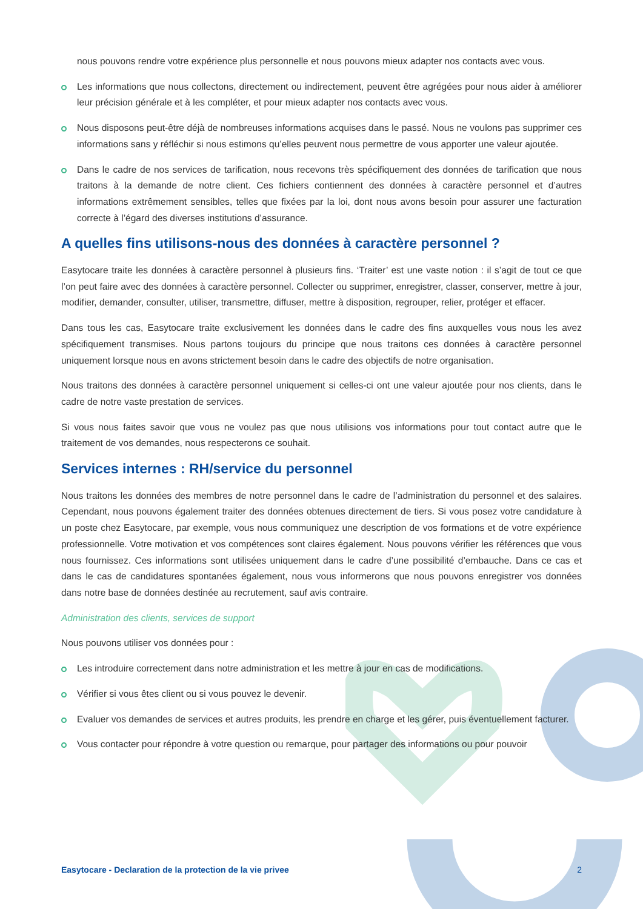nous pouvons rendre votre expérience plus personnelle et nous pouvons mieux adapter nos contacts avec vous.
Les informations que nous collectons, directement ou indirectement, peuvent être agrégées pour nous aider à améliorer leur précision générale et à les compléter, et pour mieux adapter nos contacts avec vous.
Nous disposons peut-être déjà de nombreuses informations acquises dans le passé. Nous ne voulons pas supprimer ces informations sans y réfléchir si nous estimons qu’elles peuvent nous permettre de vous apporter une valeur ajoutée.
Dans le cadre de nos services de tarification, nous recevons très spécifiquement des données de tarification que nous traitons à la demande de notre client. Ces fichiers contiennent des données à caractère personnel et d’autres informations extrêmement sensibles, telles que fixées par la loi, dont nous avons besoin pour assurer une facturation correcte à l’égard des diverses institutions d’assurance.
A quelles fins utilisons-nous des données à caractère personnel ?
Easytocare traite les données à caractère personnel à plusieurs fins. ‘Traiter’ est une vaste notion : il s’agit de tout ce que l’on peut faire avec des données à caractère personnel. Collecter ou supprimer, enregistrer, classer, conserver, mettre à jour, modifier, demander, consulter, utiliser, transmettre, diffuser, mettre à disposition, regrouper, relier, protéger et effacer.
Dans tous les cas, Easytocare traite exclusivement les données dans le cadre des fins auxquelles vous nous les avez spécifiquement transmises. Nous partons toujours du principe que nous traitons ces données à caractère personnel uniquement lorsque nous en avons strictement besoin dans le cadre des objectifs de notre organisation.
Nous traitons des données à caractère personnel uniquement si celles-ci ont une valeur ajoutée pour nos clients, dans le cadre de notre vaste prestation de services.
Si vous nous faites savoir que vous ne voulez pas que nous utilisions vos informations pour tout contact autre que le traitement de vos demandes, nous respecterons ce souhait.
Services internes : RH/service du personnel
Nous traitons les données des membres de notre personnel dans le cadre de l’administration du personnel et des salaires. Cependant, nous pouvons également traiter des données obtenues directement de tiers. Si vous posez votre candidature à un poste chez Easytocare, par exemple, vous nous communiquez une description de vos formations et de votre expérience professionnelle. Votre motivation et vos compétences sont claires également. Nous pouvons vérifier les références que vous nous fournissez. Ces informations sont utilisées uniquement dans le cadre d’une possibilité d’embauche. Dans ce cas et dans le cas de candidatures spontanées également, nous vous informerons que nous pouvons enregistrer vos données dans notre base de données destinée au recrutement, sauf avis contraire.
Administration des clients, services de support
Nous pouvons utiliser vos données pour :
Les introduire correctement dans notre administration et les mettre à jour en cas de modifications.
Vérifier si vous êtes client ou si vous pouvez le devenir.
Evaluer vos demandes de services et autres produits, les prendre en charge et les gérer, puis éventuellement facturer.
Vous contacter pour répondre à votre question ou remarque, pour partager des informations ou pour pouvoir
Easytocare - Declaration de la protection de la vie privee 2